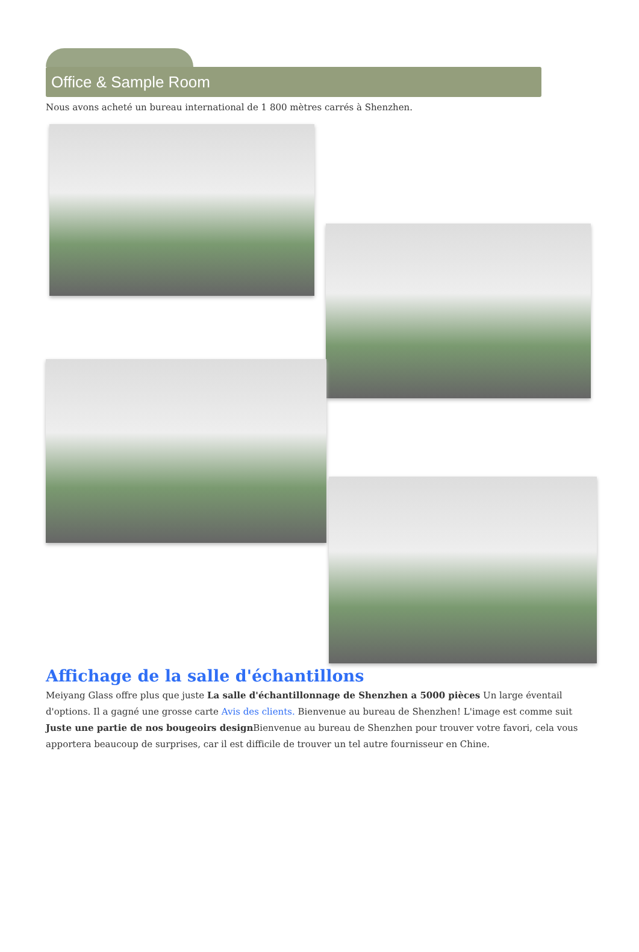Office & Sample Room
Nous avons acheté un bureau international de 1 800 mètres carrés à Shenzhen.
Affichage de la salle d'échantillons
Meiyang Glass offre plus que juste La salle d'échantillonnage de Shenzhen a 5000 pièces Un large éventail d'options. Il a gagné une grosse carte Avis des clients. Bienvenue au bureau de Shenzhen! L'image est comme suit Juste une partie de nos bougeoirs design Bienvenue au bureau de Shenzhen pour trouver votre favori, cela vous apportera beaucoup de surprises, car il est difficile de trouver un tel autre fournisseur en Chine.